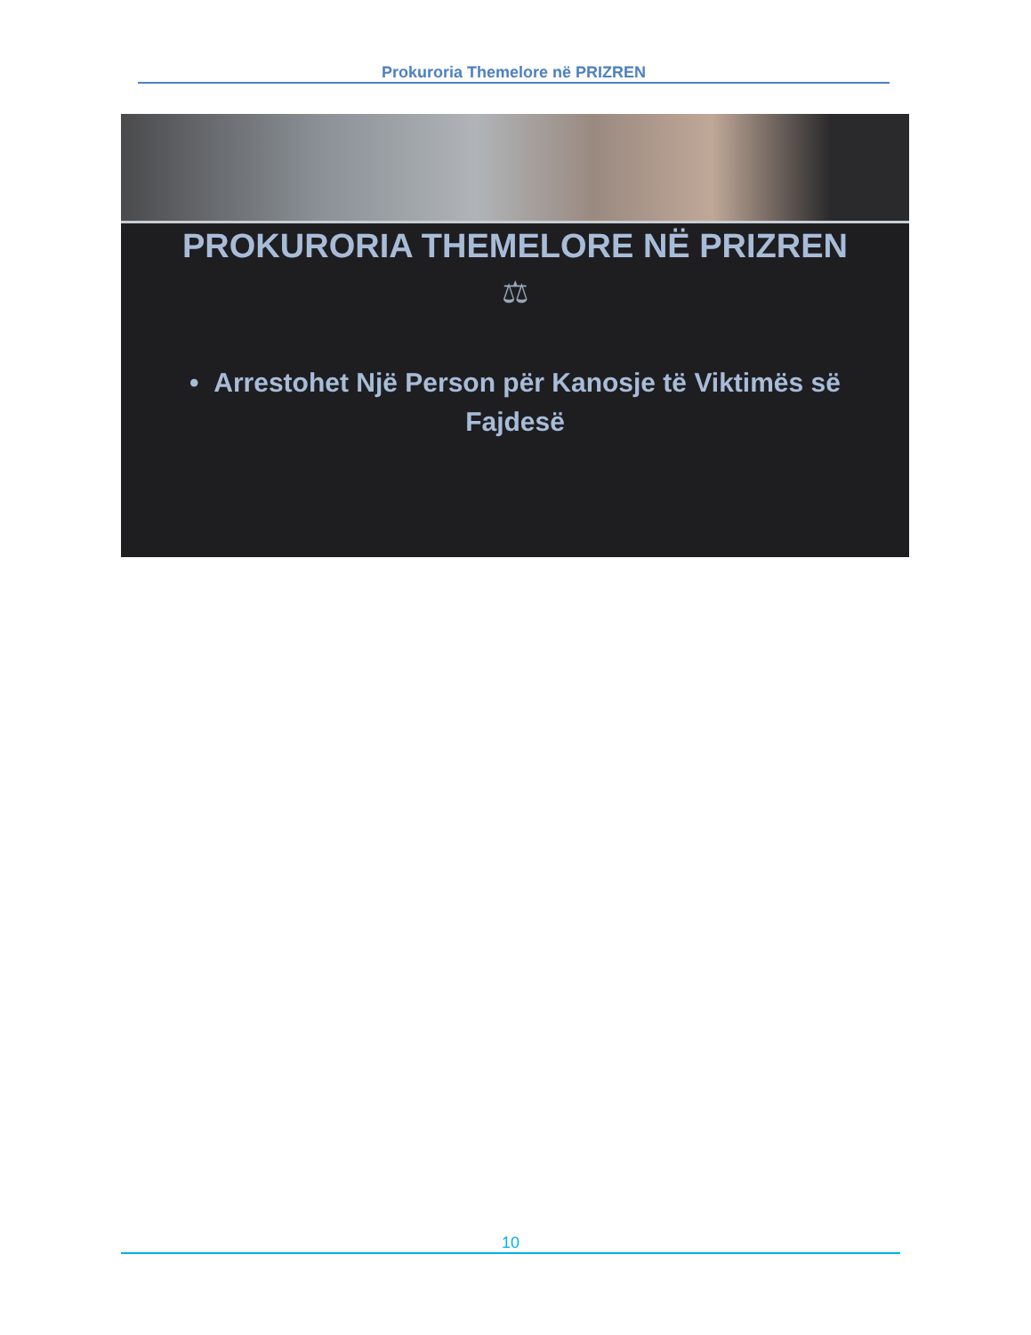Prokuroria Themelore në PRIZREN
PROKURORIA THEMELORE NË PRIZREN
⚖
• Arrestohet Një Person për Kanosje të Viktimës së Fajdesë
10